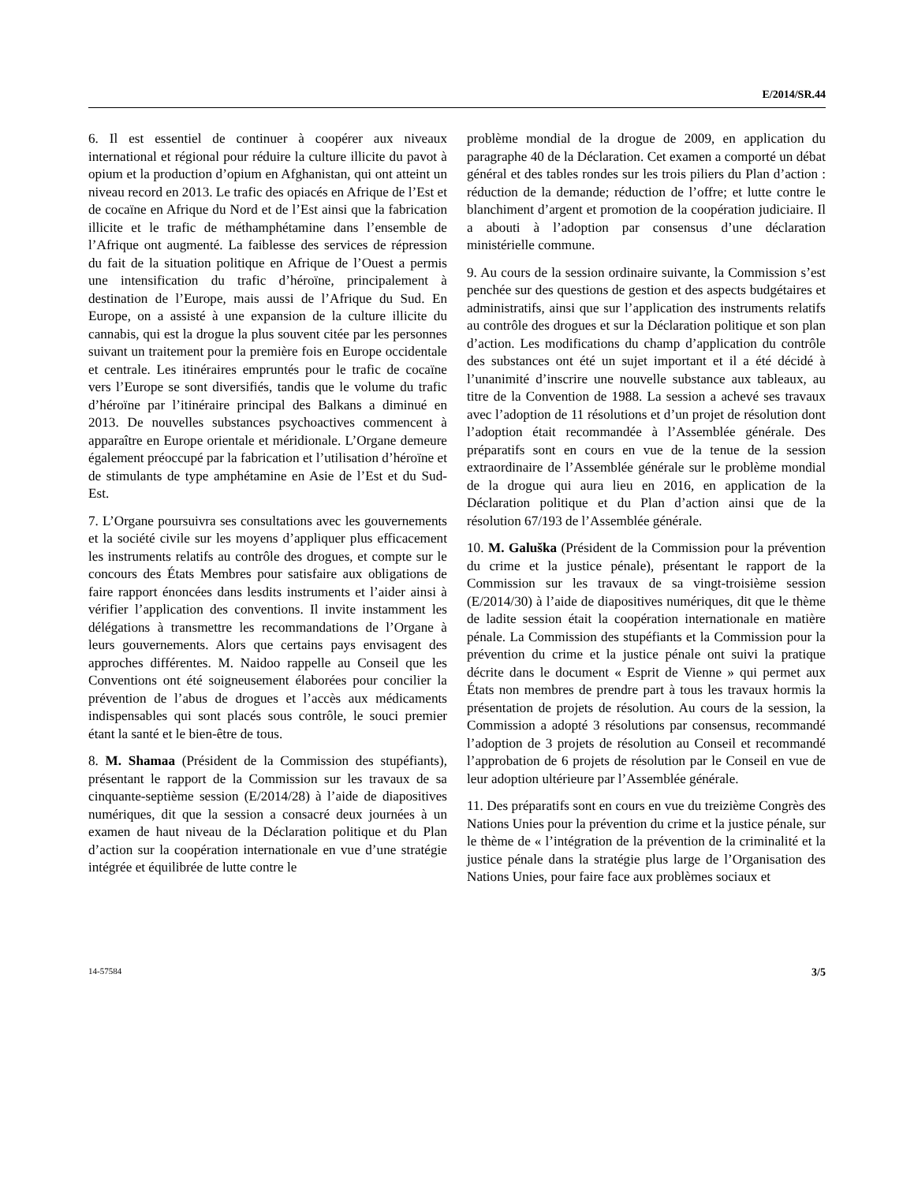E/2014/SR.44
6. Il est essentiel de continuer à coopérer aux niveaux international et régional pour réduire la culture illicite du pavot à opium et la production d’opium en Afghanistan, qui ont atteint un niveau record en 2013. Le trafic des opiacés en Afrique de l’Est et de cocaïne en Afrique du Nord et de l’Est ainsi que la fabrication illicite et le trafic de méthamphétamine dans l’ensemble de l’Afrique ont augmenté. La faiblesse des services de répression du fait de la situation politique en Afrique de l’Ouest a permis une intensification du trafic d’héroïne, principalement à destination de l’Europe, mais aussi de l’Afrique du Sud. En Europe, on a assisté à une expansion de la culture illicite du cannabis, qui est la drogue la plus souvent citée par les personnes suivant un traitement pour la première fois en Europe occidentale et centrale. Les itinéraires empruntés pour le trafic de cocaïne vers l’Europe se sont diversifiés, tandis que le volume du trafic d’héroïne par l’itinéraire principal des Balkans a diminué en 2013. De nouvelles substances psychoactives commencent à apparaître en Europe orientale et méridionale. L’Organe demeure également préoccupé par la fabrication et l’utilisation d’héroïne et de stimulants de type amphétamine en Asie de l’Est et du Sud-Est.
7. L’Organe poursuivra ses consultations avec les gouvernements et la société civile sur les moyens d’appliquer plus efficacement les instruments relatifs au contrôle des drogues, et compte sur le concours des États Membres pour satisfaire aux obligations de faire rapport énoncées dans lesdits instruments et l’aider ainsi à vérifier l’application des conventions. Il invite instamment les délégations à transmettre les recommandations de l’Organe à leurs gouvernements. Alors que certains pays envisagent des approches différentes. M. Naidoo rappelle au Conseil que les Conventions ont été soigneusement élaborées pour concilier la prévention de l’abus de drogues et l’accès aux médicaments indispensables qui sont placés sous contrôle, le souci premier étant la santé et le bien-être de tous.
8. M. Shamaa (Président de la Commission des stupéfiants), présentant le rapport de la Commission sur les travaux de sa cinquante-septième session (E/2014/28) à l’aide de diapositives numériques, dit que la session a consacré deux journées à un examen de haut niveau de la Déclaration politique et du Plan d’action sur la coopération internationale en vue d’une stratégie intégrée et équilibrée de lutte contre le
problème mondial de la drogue de 2009, en application du paragraphe 40 de la Déclaration. Cet examen a comporté un débat général et des tables rondes sur les trois piliers du Plan d’action : réduction de la demande; réduction de l’offre; et lutte contre le blanchiment d’argent et promotion de la coopération judiciaire. Il a abouti à l’adoption par consensus d’une déclaration ministérielle commune.
9. Au cours de la session ordinaire suivante, la Commission s’est penchée sur des questions de gestion et des aspects budgétaires et administratifs, ainsi que sur l’application des instruments relatifs au contrôle des drogues et sur la Déclaration politique et son plan d’action. Les modifications du champ d’application du contrôle des substances ont été un sujet important et il a été décidé à l’unanimité d’inscrire une nouvelle substance aux tableaux, au titre de la Convention de 1988. La session a achevé ses travaux avec l’adoption de 11 résolutions et d’un projet de résolution dont l’adoption était recommandée à l’Assemblée générale. Des préparatifs sont en cours en vue de la tenue de la session extraordinaire de l’Assemblée générale sur le problème mondial de la drogue qui aura lieu en 2016, en application de la Déclaration politique et du Plan d’action ainsi que de la résolution 67/193 de l’Assemblée générale.
10. M. Galuška (Président de la Commission pour la prévention du crime et la justice pénale), présentant le rapport de la Commission sur les travaux de sa vingt-troisième session (E/2014/30) à l’aide de diapositives numériques, dit que le thème de ladite session était la coopération internationale en matière pénale. La Commission des stupéfiants et la Commission pour la prévention du crime et la justice pénale ont suivi la pratique décrite dans le document « Esprit de Vienne » qui permet aux États non membres de prendre part à tous les travaux hormis la présentation de projets de résolution. Au cours de la session, la Commission a adopté 3 résolutions par consensus, recommandé l’adoption de 3 projets de résolution au Conseil et recommandé l’approbation de 6 projets de résolution par le Conseil en vue de leur adoption ultérieure par l’Assemblée générale.
11. Des préparatifs sont en cours en vue du treizième Congrès des Nations Unies pour la prévention du crime et la justice pénale, sur le thème de « l’intégration de la prévention de la criminalité et la justice pénale dans la stratégie plus large de l’Organisation des Nations Unies, pour faire face aux problèmes sociaux et
14-57584 3/5